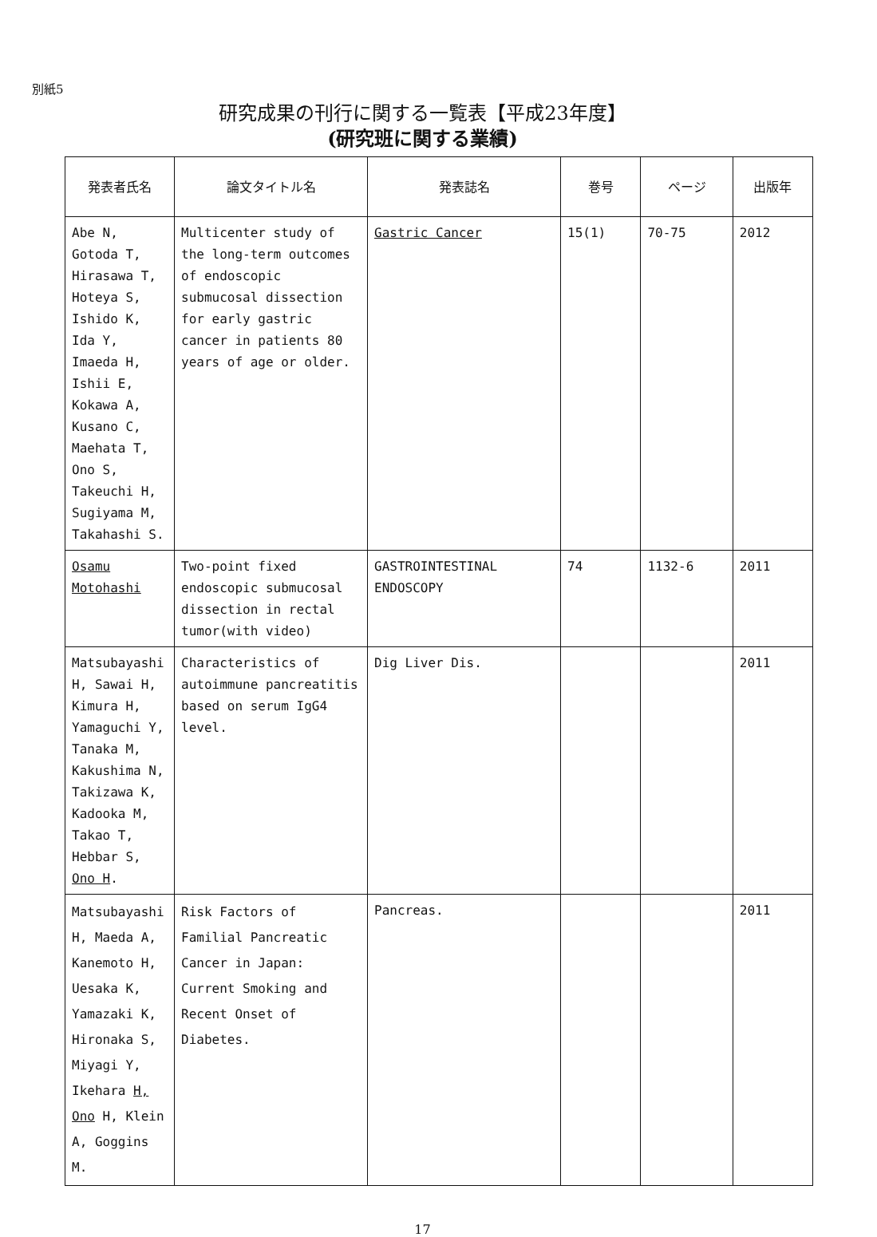別紙5
研究成果の刊行に関する一覧表【平成23年度】
(研究班に関する業績)
| 発表者氏名 | 論文タイトル名 | 発表誌名 | 巻号 | ページ | 出版年 |
| --- | --- | --- | --- | --- | --- |
| Abe N, Gotoda T, Hirasawa T, Hoteya S, Ishido K, Ida Y, Imaeda H, Ishii E, Kokawa A, Kusano C, Maehata T, Ono S, Takeuchi H, Sugiyama M, Takahashi S. | Multicenter study of the long-term outcomes of endoscopic submucosal dissection for early gastric cancer in patients 80 years of age or older. | Gastric Cancer | 15(1) | 70-75 | 2012 |
| Osamu Motohashi | Two-point fixed endoscopic submucosal dissection in rectal tumor(with video) | GASTROINTESTINAL ENDOSCOPY | 74 | 1132-6 | 2011 |
| Matsubayashi H, Sawai H, Kimura H, Yamaguchi Y, Tanaka M, Kakushima N, Takizawa K, Kadooka M, Takao T, Hebbar S, Ono H . | Characteristics of autoimmune pancreatitis based on serum IgG4 level. | Dig Liver Dis. | | | 2011 |
| Matsubayashi H, Maeda A, Kanemoto H, Uesaka K, Yamazaki K, Hironaka S, Miyagi Y, Ikehara H, Ono H, Klein A, Goggins M. | Risk Factors of Familial Pancreatic Cancer in Japan: Current Smoking and Recent Onset of Diabetes. | Pancreas. | | | 2011 |
17